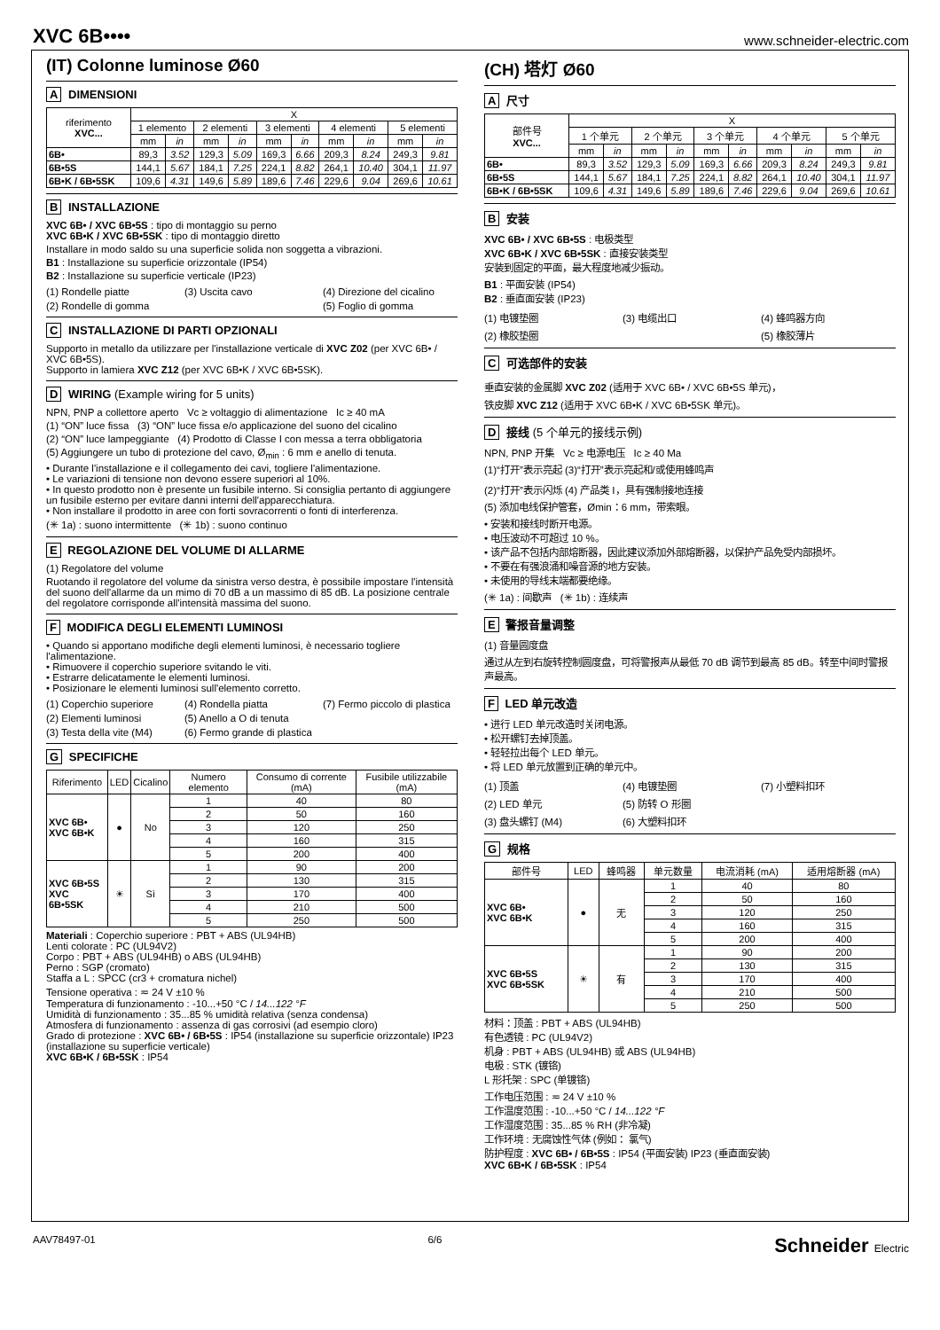XVC 6B••••
www.schneider-electric.com
(IT) Colonne luminose Ø60
A DIMENSIONI
| riferimento XVC... | X | | | | | | | | | |
| --- | --- | --- | --- | --- | --- | --- | --- | --- | --- | --- |
| | 1 elemento | | 2 elementi | | 3 elementi | | 4 elementi | | 5 elementi | |
| | mm | in | mm | in | mm | in | mm | in | mm | in |
| 6B• | 89,3 | 3.52 | 129,3 | 5.09 | 169,3 | 6.66 | 209,3 | 8.24 | 249,3 | 9.81 |
| 6B•5S | 144,1 | 5.67 | 184,1 | 7.25 | 224,1 | 8.82 | 264,1 | 10.40 | 304,1 | 11.97 |
| 6B•K / 6B•5SK | 109,6 | 4.31 | 149,6 | 5.89 | 189,6 | 7.46 | 229,6 | 9.04 | 269,6 | 10.61 |
B INSTALLAZIONE
XVC 6B• / XVC 6B•5S : tipo di montaggio su perno
XVC 6B•K / XVC 6B•5SK : tipo di montaggio diretto
Installare in modo saldo su una superficie solida non soggetta a vibrazioni.
B1 : Installazione su superficie orizzontale (IP54)
B2 : Installazione su superficie verticale (IP23)
(1) Rondelle piatte (3) Uscita cavo (4) Direzione del cicalino (2) Rondelle di gomma (5) Foglio di gomma
C INSTALLAZIONE DI PARTI OPZIONALI
Supporto in metallo da utilizzare per l'installazione verticale di XVC Z02 (per XVC 6B• / XVC 6B•5S).
Supporto in lamiera XVC Z12 (per XVC 6B•K / XVC 6B•5SK).
D WIRING (Example wiring for 5 units)
NPN, PNP a collettore aperto Vc ≥ voltaggio di alimentazione Ic ≥ 40 mA
(1) “ON” luce fissa (3) “ON” luce fissa e/o applicazione del suono del cicalino
(2) “ON” luce lampeggiante (4) Prodotto di Classe I con messa a terra obbligatoria
(5) Aggiungere un tubo di protezione del cavo, Ø<sub>min</sub> : 6 mm e anello di tenuta.
• Durante l'installazione e il collegamento dei cavi, togliere l'alimentazione.
• Le variazioni di tensione non devono essere superiori al 10%.
• In questo prodotto non è presente un fusibile interno. Si consiglia pertanto di aggiungere un fusibile esterno per evitare danni interni dell'apparecchiatura.
• Non installare il prodotto in aree con forti sovracorrenti o fonti di interferenza.
(✳ 1a) : suono intermittente (✳ 1b) : suono continuo
E REGOLAZIONE DEL VOLUME DI ALLARME
(1) Regolatore del volume
Ruotando il regolatore del volume da sinistra verso destra, è possibile impostare l'intensità del suono dell'allarme da un mimo di 70 dB a un massimo di 85 dB. La posizione centrale del regolatore corrisponde all'intensità massima del suono.
F MODIFICA DEGLI ELEMENTI LUMINOSI
• Quando si apportano modifiche degli elementi luminosi, è necessario togliere l'alimentazione.
• Rimuovere il coperchio superiore svitando le viti.
• Estrarre delicatamente le elementi luminosi.
• Posizionare le elementi luminosi sull'elemento corretto.
(1) Coperchio superiore (4) Rondella piatta (7) Fermo piccolo di plastica (2) Elementi luminosi (5) Anello a O di tenuta (3) Testa della vite (M4) (6) Fermo grande di plastica
G SPECIFICHE
| Riferimento | LED | Cicalino | Numero elemento | Consumo di corrente (mA) | Fusibile utilizzabile (mA) |
| --- | --- | --- | --- | --- | --- |
| XVC 6B• XVC 6B•K | ● | No | 1 | 40 | 80 |
| | | | 2 | 50 | 160 |
| | | | 3 | 120 | 250 |
| | | | 4 | 160 | 315 |
| | | | 5 | 200 | 400 |
| XVC 6B•5S XVC 6B•5SK | ☀ | Sì | 1 | 90 | 200 |
| | | | 2 | 130 | 315 |
| | | | 3 | 170 | 400 |
| | | | 4 | 210 | 500 |
| | | | 5 | 250 | 500 |
Materiali : Coperchio superiore : PBT + ABS (UL94HB)
Lenti colorate : PC (UL94V2)
Corpo : PBT + ABS (UL94HB) o ABS (UL94HB)
Perno : SGP (cromato)
Staffa a L : SPCC (cr3 + cromatura nichel)
Tensione operativa : ≂ 24 V ±10 %
Temperatura di funzionamento : -10...+50 °C / 14...122 °F
Umidità di funzionamento : 35...85 % umidità relativa (senza condensa)
Atmosfera di funzionamento : assenza di gas corrosivi (ad esempio cloro)
Grado di protezione : XVC 6B• / 6B•5S : IP54 (installazione su superficie orizzontale) IP23 (installazione su superficie verticale)
XVC 6B•K / 6B•5SK : IP54
(CH) 塔灯 Ø60
A 尺寸
| 部件号 XVC... | X | | | | | | | | | |
| --- | --- | --- | --- | --- | --- | --- | --- | --- | --- | --- |
| | 1 个单元 | | 2 个单元 | | 3 个单元 | | 4 个单元 | | 5 个单元 | |
| | mm | in | mm | in | mm | in | mm | in | mm | in |
| 6B• | 89,3 | 3.52 | 129,3 | 5.09 | 169,3 | 6.66 | 209,3 | 8.24 | 249,3 | 9.81 |
| 6B•5S | 144,1 | 5.67 | 184,1 | 7.25 | 224,1 | 8.82 | 264,1 | 10.40 | 304,1 | 11.97 |
| 6B•K / 6B•5SK | 109,6 | 4.31 | 149,6 | 5.89 | 189,6 | 7.46 | 229,6 | 9.04 | 269,6 | 10.61 |
B 安装
XVC 6B• / XVC 6B•5S : 电极类型
XVC 6B•K / XVC 6B•5SK : 直接安装类型
安装到固定的平面，最大程度地减少振动。
B1 : 平面安装 (IP54)
B2 : 垂直面安装 (IP23)
(1) 电镀垫圈 (3) 电缆出口 (4) 蜂鸣器方向 (2) 橡胶垫圈 (5) 橡胶薄片
C 可选部件的安装
垂直安装的金属脚 XVC Z02 (适用于 XVC 6B• / XVC 6B•5S 单元)，
铁皮脚 XVC Z12 (适用于 XVC 6B•K / XVC 6B•5SK 单元)。
D 接线 (5 个单元的接线示例)
NPN, PNP 开集 Vc ≥ 电源电压 Ic ≥ 40 Ma
(1)“打开”表示亮起 (3)“打开”表示亮起和/或使用蜂鸣声
(2)“打开”表示闪烁 (4) 产品类 I，具有强制接地连接
(5) 添加电线保护管套，Ømin：6 mm，带索眼。
• 安装和接线时断开电源。
• 电压波动不可超过 10 %。
• 该产品不包括内部熔断器，因此建议添加外部熔断器，以保护产品免受内部损坏。
• 不要在有强浪涌和噪音源的地方安装。
• 未使用的导线末端都要绝缘。
(✳ 1a) : 间歇声 (✳ 1b) : 连续声
E 警报音量调整
(1) 音量圆度盘
通过从左到右旋转控制圆度盘，可将警报声从最低 70 dB 调节到最高 85 dB。转至中间时警报声最高。
F LED 单元改造
• 进行 LED 单元改造时关闭电源。
• 松开螺钉去掉顶盖。
• 轻轻拉出每个 LED 单元。
• 将 LED 单元放置到正确的单元中。
(1) 顶盖 (4) 电镀垫圈 (7) 小塑料扣环 (2) LED 单元 (5) 防转 O 形圈 (3) 盘头螺钉 (M4) (6) 大塑料扣环
G 规格
| 部件号 | LED | 蜂鸣器 | 单元数量 | 电流消耗 (mA) | 适用熔断器 (mA) |
| --- | --- | --- | --- | --- | --- |
| XVC 6B• XVC 6B•K | ● | 无 | 1 | 40 | 80 |
| | | | 2 | 50 | 160 |
| | | | 3 | 120 | 250 |
| | | | 4 | 160 | 315 |
| | | | 5 | 200 | 400 |
| XVC 6B•5S XVC 6B•5SK | ☀ | 有 | 1 | 90 | 200 |
| | | | 2 | 130 | 315 |
| | | | 3 | 170 | 400 |
| | | | 4 | 210 | 500 |
| | | | 5 | 250 | 500 |
材料：顶盖 : PBT + ABS (UL94HB)
有色透镜 : PC (UL94V2)
机身 : PBT + ABS (UL94HB) 或 ABS (UL94HB)
电极 : STK (镀铬)
L 形托架 : SPC (单镀铬)
工作电压范围 : ≂ 24 V ±10 %
工作温度范围 : -10...+50 °C / 14...122 °F
工作湿度范围 : 35...85 % RH (非冷凝)
工作环境 : 无腐蚀性气体 (例如： 氯气)
防护程度 : XVC 6B• / 6B•5S : IP54 (平面安装) IP23 (垂直面安装)
XVC 6B•K / 6B•5SK : IP54
AAV78497-01 6/6 Schneider Electric